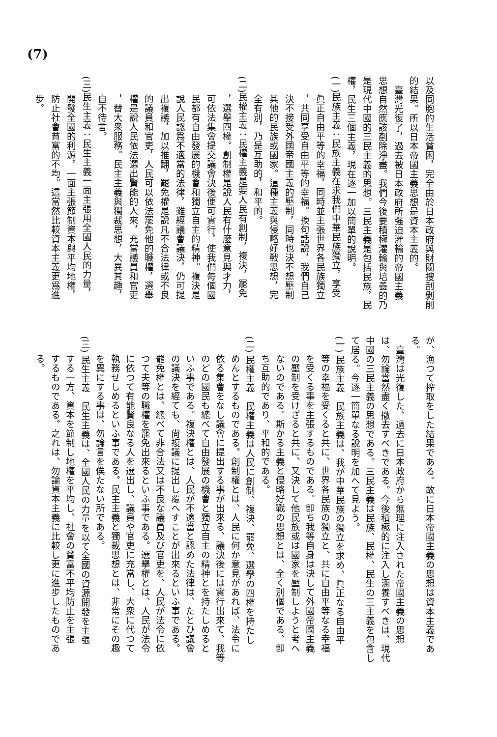(7)
以及同胞的生活貧困，完全由於日本政府與財閥搜刮剝削
的結果。所以日本帝國主義思想是資本主義的。
臺灣光復了，過去被日本政府所强迫灌輸的帝國主義
思想自然應該剷除淨盡。我們今後要積極灌輸與培養的乃
是現代中國的三民主義的思想。三民主義是包括民族，民
權，民生三個主義，現在逐一加以簡單的說明。
(一)民族主義：民族主義在求我們中華民族獨立，享受
眞正自由平等的幸福，同時並主張世界各民族獨立
，共同享受自由平等的幸福。換句話說，我們自己
決不接受外國帝國主義的壓制，同時也決不想壓制
其他的民族或國家。這種主義與侵略好戰思想，完
全有別，乃是互助的，和平的。
(二)民權主義：民權主義是要人民有創制，複決，罷免
，選舉四權。創制權是說人民有什麼意見與才力，
可依法集會提交議會決後便可實行，使我們每個國
民都有自由發展的機會和獨立自主的精神。複決是
說人民認爲不適當的法律，雖經議會議決，仍可提
出複議，加以推翻，罷免權是說凡不合法律或不良
的議員和官吏，人民可以依法罷免他的職權，選舉
權是說人民依法選出賢能的人來，充當議員和官吏
，替大衆服務。民主主義與獨裁思想，大異其趣，
自不待言。
(三)民生主義：民生主義一面主張用全國人民的力量，
開發全國的利源，一面主張節制資本與平均地權，
防止社會貧富的不均。這當然比較資本主義更爲進
步。
が、漁つて搾取をした結果である。故に日本帝國主義の思想は資本主義であ
る。
臺灣は光復した、過去に日本政府から無理に注入された帝國主義の思想
は、勿論當然盡く撤去すべきである。今後積極的に注入し涵養すべきは、現代
中國の三民主義の思想である。三民主義は民族、民權、民生の三主義を包含し
て居る。今逐一簡單なる說明を加へて見よう。
(一) 民族主義　民族主義は、我が中華民族の獨立を求め、眞正なる自由平
等の幸福を受くると共に、世界各民族の獨立と、共に自由平等なる幸福
を受くる事を主張するものである。卽ち我等自身は決して外國帝國主義
の壓制を受けざると共に、又決して他民族或は國家を壓制しようと考へ
ないのである。斯かる主義と侵略好戰の思想とは、全く別個である、卽
ち互助的であり、平和的である。
(二) 民權主義　民權主義は人民に創制、複決、罷免、選擧の四權を持たし
めんとするものである。創制權とは、人民に何か意見があれば、法令に
依る集會をなし議會に提出する事が出來る、議決後には實行出來て、我等
のどの國民も總べて自由發展の機會と獨立自主の精神とを持たしめると
いふ事である。複決權とは、人民が不適當と認めた法律は、たとひ議會
の議決を經ても、尙複議に提出し覆へすことが出來るといふ事である。
罷免權とは、總べて非合法又は不良な議員及び官吏を、人民が法令に依
つて夫等の職權を罷免出來るといふ事である。選擧權とは、人民が法令
に依つて有能賢良なる人を選出し、議員や官吏に充當し、大衆に代つて
執務せしめるといふ事である。民主主義と獨裁思想とは、非常にその趣
を異にする事は、勿論言を俟たない所である。
(三) 民生主義　民生主義は、全國人民の力量を以て全國の資源開發を主張
する一方、資本を節制し地權を平均し、社會の貧富不平均防止を主張
するものである。之れは、勿論資本主義に比較し更に進步したものであ
る。